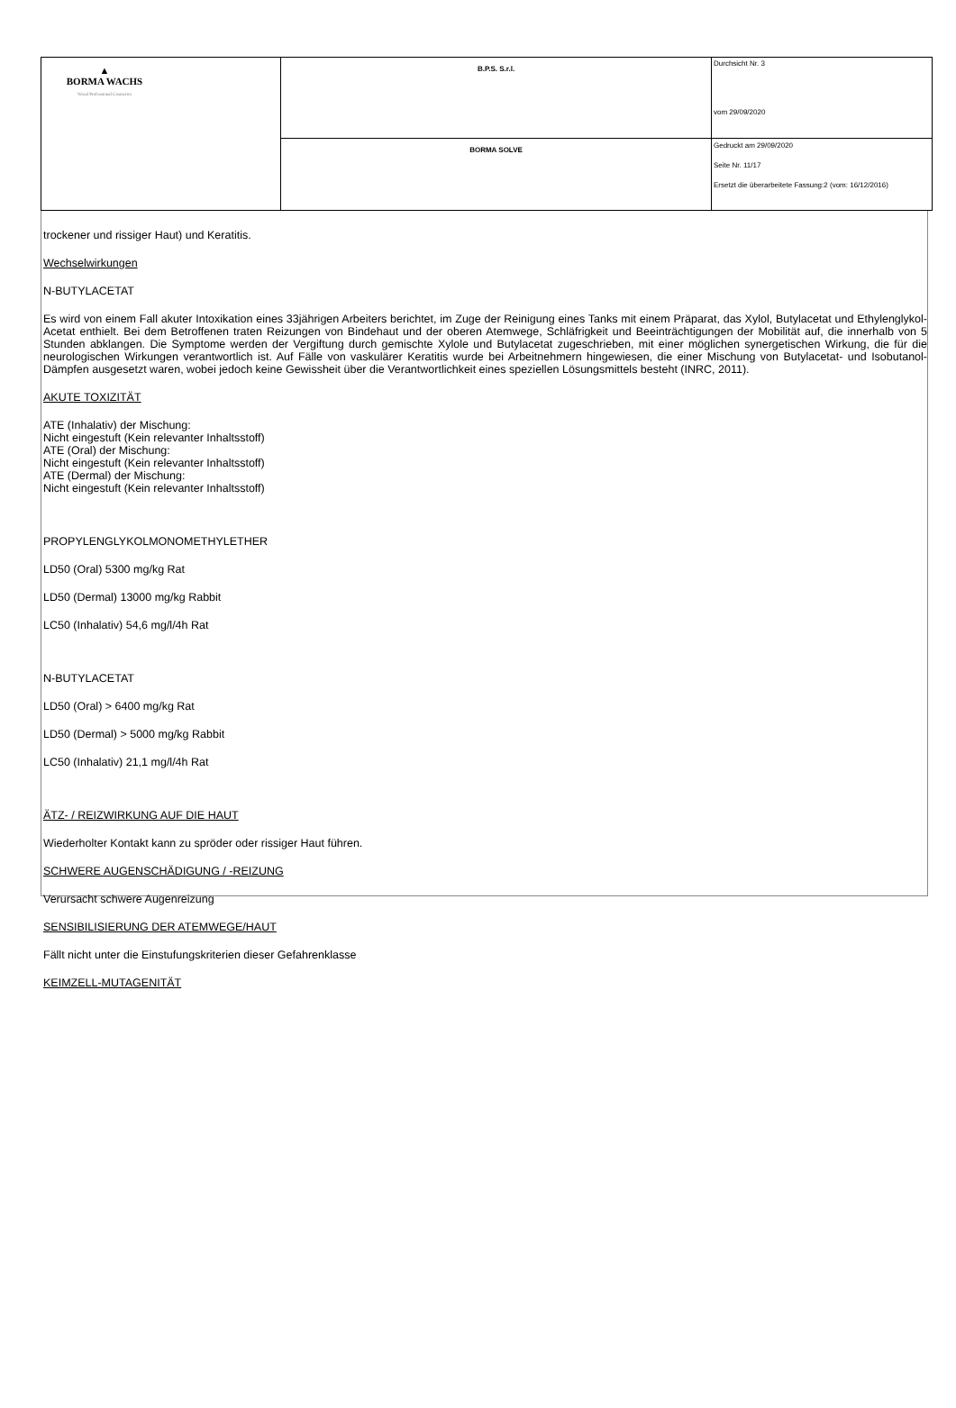| ▲ BORMA WACHS Wood Professional Cosmetics | B.P.S. S.r.l. | Durchsicht Nr. 3 vom 29/09/2020 |
| | BORMA SOLVE | Gedruckt am 29/09/2020 Seite Nr. 11/17 Ersetzt die überarbeitete Fassung:2 (vom: 16/12/2016) |
trockener und rissiger Haut) und Keratitis.
Wechselwirkungen
N-BUTYLACETAT
Es wird von einem Fall akuter Intoxikation eines 33jährigen Arbeiters berichtet, im Zuge der Reinigung eines Tanks mit einem Präparat, das Xylol, Butylacetat und Ethylenglykol-Acetat enthielt. Bei dem Betroffenen traten Reizungen von Bindehaut und der oberen Atemwege, Schläfrigkeit und Beeinträchtigungen der Mobilität auf, die innerhalb von 5 Stunden abklangen. Die Symptome werden der Vergiftung durch gemischte Xylole und Butylacetat zugeschrieben, mit einer möglichen synergetischen Wirkung, die für die neurologischen Wirkungen verantwortlich ist. Auf Fälle von vaskulärer Keratitis wurde bei Arbeitnehmern hingewiesen, die einer Mischung von Butylacetat- und Isobutanol-Dämpfen ausgesetzt waren, wobei jedoch keine Gewissheit über die Verantwortlichkeit eines speziellen Lösungsmittels besteht (INRC, 2011).
AKUTE TOXIZITÄT
ATE (Inhalativ) der Mischung:
Nicht eingestuft (Kein relevanter Inhaltsstoff)
ATE (Oral) der Mischung:
Nicht eingestuft (Kein relevanter Inhaltsstoff)
ATE (Dermal) der Mischung:
Nicht eingestuft (Kein relevanter Inhaltsstoff)
PROPYLENGLYKOLMONOMETHYLETHER
LD50 (Oral) 5300 mg/kg Rat
LD50 (Dermal) 13000 mg/kg Rabbit
LC50 (Inhalativ) 54,6 mg/l/4h Rat
N-BUTYLACETAT
LD50 (Oral) > 6400 mg/kg Rat
LD50 (Dermal) > 5000 mg/kg Rabbit
LC50 (Inhalativ) 21,1 mg/l/4h Rat
ÄTZ- / REIZWIRKUNG AUF DIE HAUT
Wiederholter Kontakt kann zu spröder oder rissiger Haut führen.
SCHWERE AUGENSCHÄDIGUNG / -REIZUNG
Verursacht schwere Augenreizung
SENSIBILISIERUNG DER ATEMWEGE/HAUT
Fällt nicht unter die Einstufungskriterien dieser Gefahrenklasse
KEIMZELL-MUTAGENITÄT